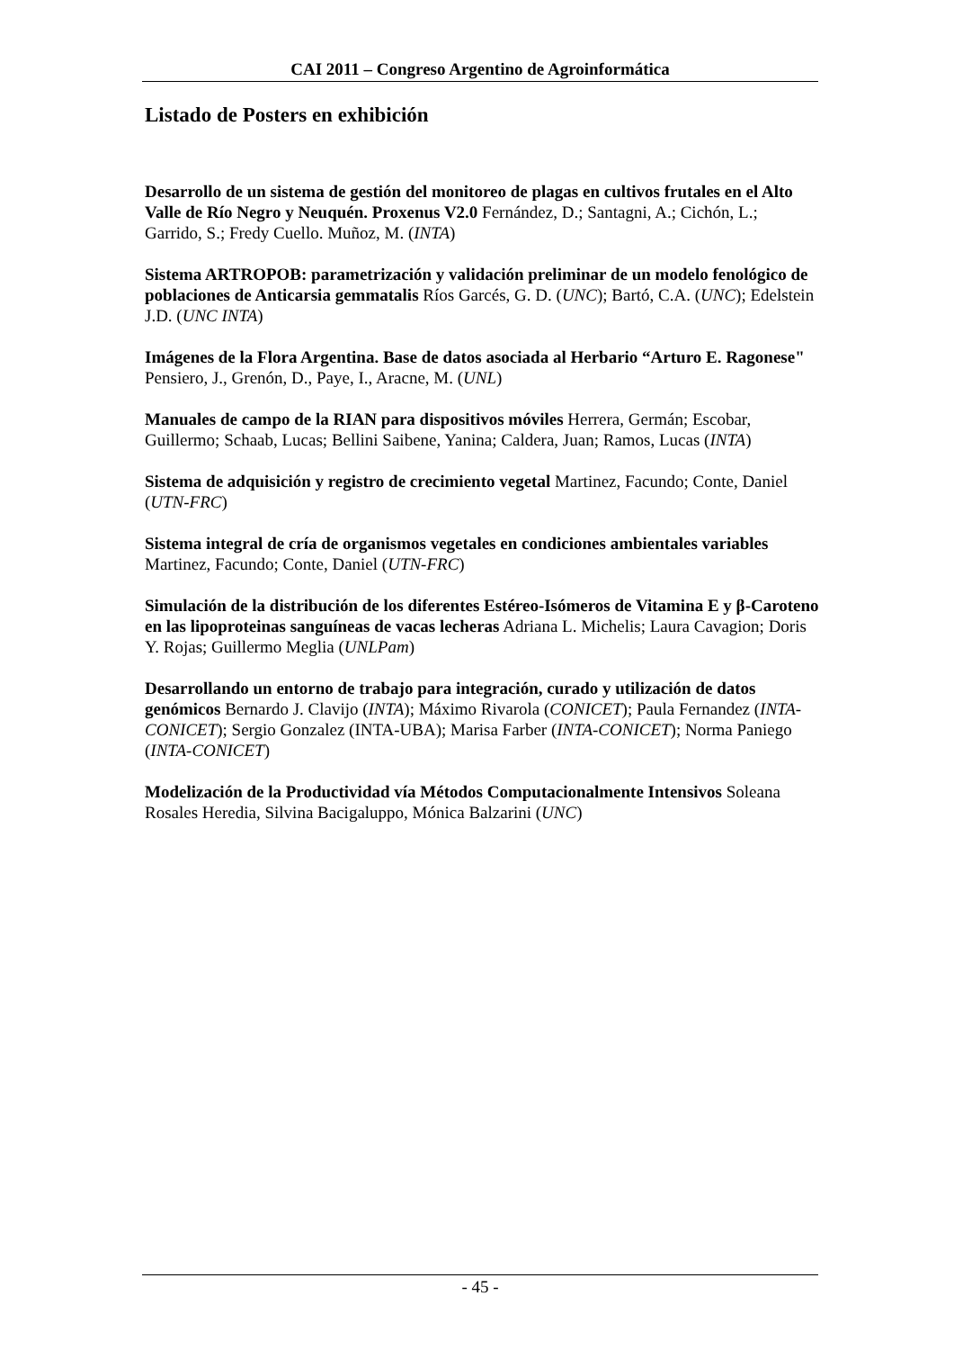CAI 2011 – Congreso Argentino de Agroinformática
Listado de Posters en exhibición
Desarrollo de un sistema de gestión del monitoreo de plagas en cultivos frutales en el Alto Valle de Río Negro y Neuquén. Proxenus V2.0 Fernández, D.; Santagni, A.; Cichón, L.; Garrido, S.; Fredy Cuello. Muñoz, M. (INTA)
Sistema ARTROPOB: parametrización y validación preliminar de un modelo fenológico de poblaciones de Anticarsia gemmatalis Ríos Garcés, G. D. (UNC); Bartó, C.A. (UNC); Edelstein J.D. (UNC INTA)
Imágenes de la Flora Argentina. Base de datos asociada al Herbario “Arturo E. Ragonese" Pensiero, J., Grenón, D., Paye, I., Aracne, M. (UNL)
Manuales de campo de la RIAN para dispositivos móviles Herrera, Germán; Escobar, Guillermo; Schaab, Lucas; Bellini Saibene, Yanina; Caldera, Juan; Ramos, Lucas (INTA)
Sistema de adquisición y registro de crecimiento vegetal Martinez, Facundo; Conte, Daniel (UTN-FRC)
Sistema integral de cría de organismos vegetales en condiciones ambientales variables Martinez, Facundo; Conte, Daniel (UTN-FRC)
Simulación de la distribución de los diferentes Estéreo-Isómeros de Vitamina E y β-Caroteno en las lipoproteinas sanguíneas de vacas lecheras Adriana L. Michelis; Laura Cavagion; Doris Y. Rojas; Guillermo Meglia (UNLPam)
Desarrollando un entorno de trabajo para integración, curado y utilización de datos genómicos Bernardo J. Clavijo (INTA); Máximo Rivarola (CONICET); Paula Fernandez (INTA-CONICET); Sergio Gonzalez (INTA-UBA); Marisa Farber (INTA-CONICET); Norma Paniego (INTA-CONICET)
Modelización de la Productividad vía Métodos Computacionalmente Intensivos Soleana Rosales Heredia, Silvina Bacigaluppo, Mónica Balzarini (UNC)
- 45 -